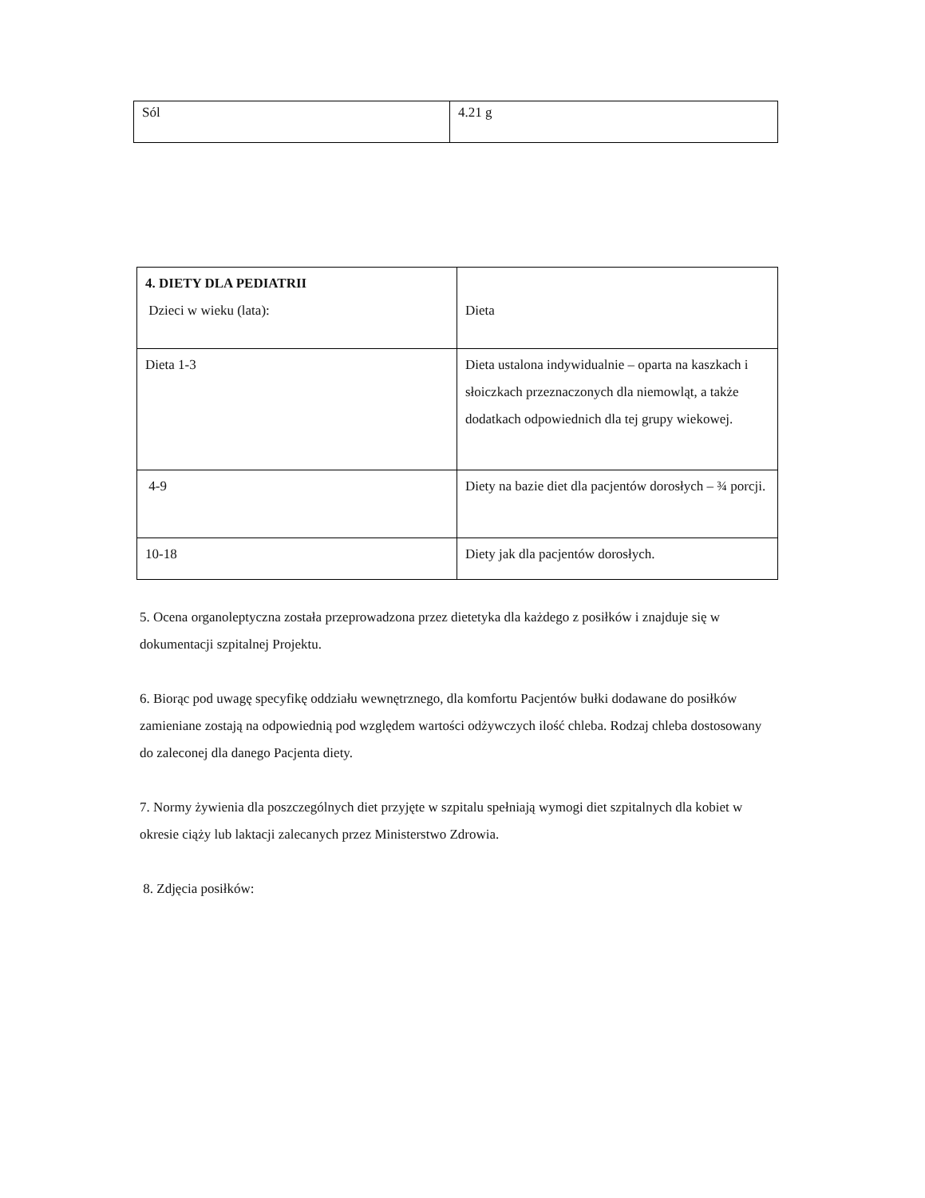| Sól | 4.21 g |
| 4. DIETY DLA PEDIATRII Dzieci w wieku (lata): | Dieta |
| Dieta 1-3 | Dieta ustalona indywidualnie – oparta na kaszkach i słoiczkach przeznaczonych dla niemowląt, a także dodatkach odpowiednich dla tej grupy wiekowej. |
| 4-9 | Diety na bazie diet dla pacjentów dorosłych – ¾ porcji. |
| 10-18 | Diety jak dla pacjentów dorosłych. |
5. Ocena organoleptyczna została przeprowadzona przez dietetyka dla każdego z posiłków i znajduje się w dokumentacji szpitalnej Projektu.
6. Biorąc pod uwagę specyfikę oddziału wewnętrznego, dla komfortu Pacjentów bułki dodawane do posiłków zamieniane zostają na odpowiednią pod względem wartości odżywczych ilość chleba. Rodzaj chleba dostosowany do zaleconej dla danego Pacjenta diety.
7. Normy żywienia dla poszczególnych diet przyjęte w szpitalu spełniają wymogi diet szpitalnych dla kobiet w okresie ciąży lub laktacji zalecanych przez Ministerstwo Zdrowia.
8. Zdjęcia posiłków: